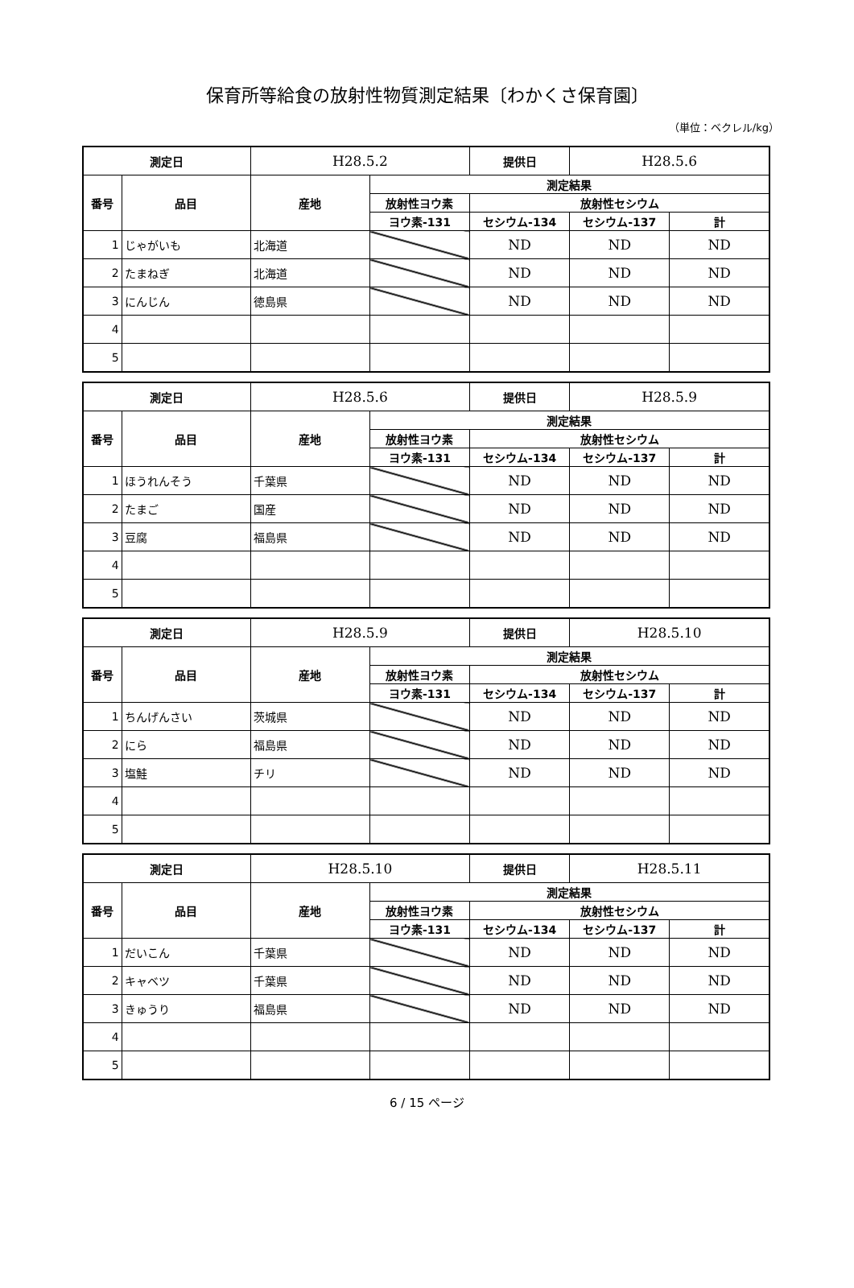保育所等給食の放射性物質測定結果〔わかくさ保育園〕
（単位：ベクレル/kg）
| 測定日 | | H28.5.2 | | 提供日 | H28.5.6 | |
| 番号 | 品目 | 産地 | 測定結果 | | | |
| | | | 放射性ヨウ素 | 放射性セシウム | | |
| | | | ヨウ素-131 | セシウム-134 | セシウム-137 | 計 |
| 1 | じゃがいも | 北海道 | | ND | ND | ND |
| 2 | たまねぎ | 北海道 | | ND | ND | ND |
| 3 | にんじん | 徳島県 | | ND | ND | ND |
| 4 | | | | | | |
| 5 | | | | | | |
| 測定日 | | H28.5.6 | | 提供日 | H28.5.9 | |
| 番号 | 品目 | 産地 | 測定結果 | | | |
| | | | 放射性ヨウ素 | 放射性セシウム | | |
| | | | ヨウ素-131 | セシウム-134 | セシウム-137 | 計 |
| 1 | ほうれんそう | 千葉県 | | ND | ND | ND |
| 2 | たまご | 国産 | | ND | ND | ND |
| 3 | 豆腐 | 福島県 | | ND | ND | ND |
| 4 | | | | | | |
| 5 | | | | | | |
| 測定日 | | H28.5.9 | | 提供日 | H28.5.10 | |
| 番号 | 品目 | 産地 | 測定結果 | | | |
| | | | 放射性ヨウ素 | 放射性セシウム | | |
| | | | ヨウ素-131 | セシウム-134 | セシウム-137 | 計 |
| 1 | ちんげんさい | 茨城県 | | ND | ND | ND |
| 2 | にら | 福島県 | | ND | ND | ND |
| 3 | 塩鮭 | チリ | | ND | ND | ND |
| 4 | | | | | | |
| 5 | | | | | | |
| 測定日 | | H28.5.10 | | 提供日 | H28.5.11 | |
| 番号 | 品目 | 産地 | 測定結果 | | | |
| | | | 放射性ヨウ素 | 放射性セシウム | | |
| | | | ヨウ素-131 | セシウム-134 | セシウム-137 | 計 |
| 1 | だいこん | 千葉県 | | ND | ND | ND |
| 2 | キャベツ | 千葉県 | | ND | ND | ND |
| 3 | きゅうり | 福島県 | | ND | ND | ND |
| 4 | | | | | | |
| 5 | | | | | | |
6 / 15 ページ